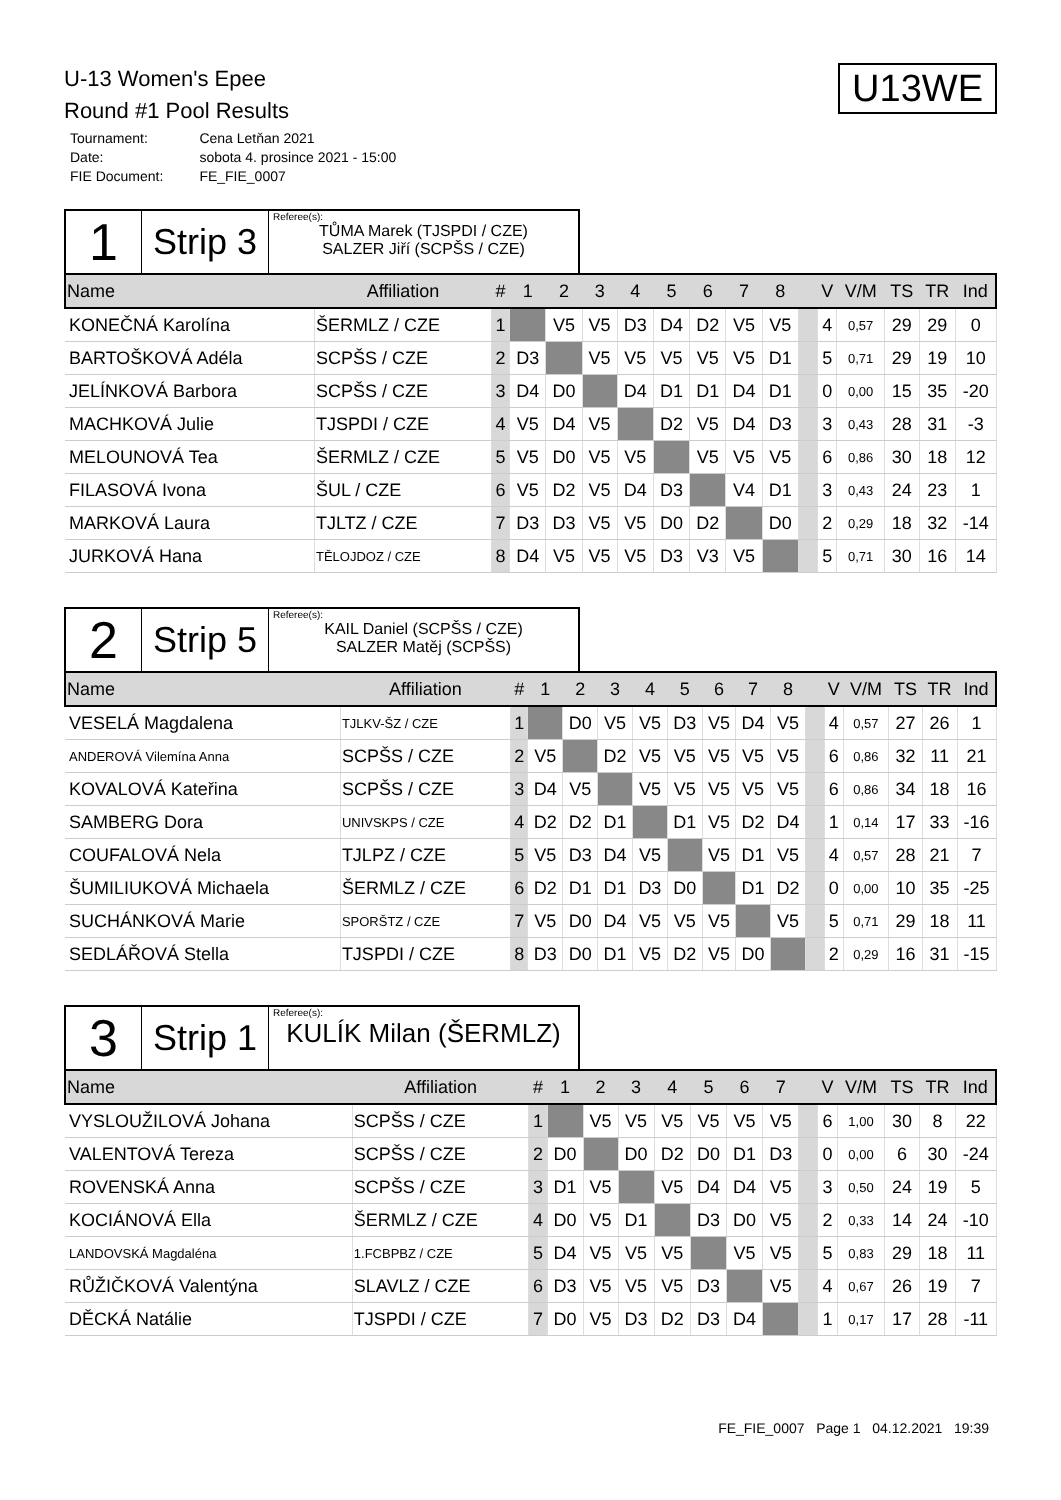U13WE
U-13 Women's Epee
Round #1 Pool Results
| Tournament: | Cena Letňan 2021 |
| Date: | sobota 4. prosince 2021 - 15:00 |
| FIE Document: | FE_FIE_0007 |
1
Strip 3
Referee(s):
TŮMA Marek (TJSPDI / CZE)
SALZER Jiří (SCPŠS / CZE)
| Name | Affiliation | # | 1 | 2 | 3 | 4 | 5 | 6 | 7 | 8 | | V | V/M | TS | TR | Ind |
| --- | --- | --- | --- | --- | --- | --- | --- | --- | --- | --- | --- | --- | --- | --- | --- | --- |
| KONEČNÁ Karolína | ŠERMLZ / CZE | 1 | | V5 | V5 | D3 | D4 | D2 | V5 | V5 | | 4 | 0,57 | 29 | 29 | 0 |
| BARTOŠKOVÁ Adéla | SCPŠS / CZE | 2 | D3 | | V5 | V5 | V5 | V5 | V5 | D1 | | 5 | 0,71 | 29 | 19 | 10 |
| JELÍNKOVÁ Barbora | SCPŠS / CZE | 3 | D4 | D0 | | D4 | D1 | D1 | D4 | D1 | | 0 | 0,00 | 15 | 35 | -20 |
| MACHKOVÁ Julie | TJSPDI / CZE | 4 | V5 | D4 | V5 | | D2 | V5 | D4 | D3 | | 3 | 0,43 | 28 | 31 | -3 |
| MELOUNOVÁ Tea | ŠERMLZ / CZE | 5 | V5 | D0 | V5 | V5 | | V5 | V5 | V5 | | 6 | 0,86 | 30 | 18 | 12 |
| FILASOVÁ Ivona | ŠUL / CZE | 6 | V5 | D2 | V5 | D4 | D3 | | V4 | D1 | | 3 | 0,43 | 24 | 23 | 1 |
| MARKOVÁ Laura | TJLTZ / CZE | 7 | D3 | D3 | V5 | V5 | D0 | D2 | | D0 | | 2 | 0,29 | 18 | 32 | -14 |
| JURKOVÁ Hana | TĚLOJDOZ / CZE | 8 | D4 | V5 | V5 | V5 | D3 | V3 | V5 | | | 5 | 0,71 | 30 | 16 | 14 |
2
Strip 5
Referee(s):
KAIL Daniel (SCPŠS / CZE)
SALZER Matěj (SCPŠS)
| Name | Affiliation | # | 1 | 2 | 3 | 4 | 5 | 6 | 7 | 8 | | V | V/M | TS | TR | Ind |
| --- | --- | --- | --- | --- | --- | --- | --- | --- | --- | --- | --- | --- | --- | --- | --- | --- |
| VESELÁ Magdalena | TJLKV-ŠZ / CZE | 1 | | D0 | V5 | V5 | D3 | V5 | D4 | V5 | | 4 | 0,57 | 27 | 26 | 1 |
| ANDEROVÁ Vilemína Anna | SCPŠS / CZE | 2 | V5 | | D2 | V5 | V5 | V5 | V5 | V5 | | 6 | 0,86 | 32 | 11 | 21 |
| KOVALOVÁ Kateřina | SCPŠS / CZE | 3 | D4 | V5 | | V5 | V5 | V5 | V5 | V5 | | 6 | 0,86 | 34 | 18 | 16 |
| SAMBERG Dora | UNIVSKPS / CZE | 4 | D2 | D2 | D1 | | D1 | V5 | D2 | D4 | | 1 | 0,14 | 17 | 33 | -16 |
| COUFALOVÁ Nela | TJLPZ / CZE | 5 | V5 | D3 | D4 | V5 | | V5 | D1 | V5 | | 4 | 0,57 | 28 | 21 | 7 |
| ŠUMILIUKOVÁ Michaela | ŠERMLZ / CZE | 6 | D2 | D1 | D1 | D3 | D0 | | D1 | D2 | | 0 | 0,00 | 10 | 35 | -25 |
| SUCHÁNKOVÁ Marie | SPORŠTZ / CZE | 7 | V5 | D0 | D4 | V5 | V5 | V5 | | V5 | | 5 | 0,71 | 29 | 18 | 11 |
| SEDLÁŘOVÁ Stella | TJSPDI / CZE | 8 | D3 | D0 | D1 | V5 | D2 | V5 | D0 | | | 2 | 0,29 | 16 | 31 | -15 |
3
Strip 1
Referee(s):
KULÍK Milan (ŠERMLZ)
| Name | Affiliation | # | 1 | 2 | 3 | 4 | 5 | 6 | 7 | | V | V/M | TS | TR | Ind |
| --- | --- | --- | --- | --- | --- | --- | --- | --- | --- | --- | --- | --- | --- | --- | --- |
| VYSLOUŽILOVÁ Johana | SCPŠS / CZE | 1 | | V5 | V5 | V5 | V5 | V5 | V5 | | 6 | 1,00 | 30 | 8 | 22 |
| VALENTOVÁ Tereza | SCPŠS / CZE | 2 | D0 | | D0 | D2 | D0 | D1 | D3 | | 0 | 0,00 | 6 | 30 | -24 |
| ROVENSKÁ Anna | SCPŠS / CZE | 3 | D1 | V5 | | V5 | D4 | D4 | V5 | | 3 | 0,50 | 24 | 19 | 5 |
| KOCIÁNOVÁ Ella | ŠERMLZ / CZE | 4 | D0 | V5 | D1 | | D3 | D0 | V5 | | 2 | 0,33 | 14 | 24 | -10 |
| LANDOVSKÁ Magdaléna | 1.FCBPBZ / CZE | 5 | D4 | V5 | V5 | V5 | | V5 | V5 | | 5 | 0,83 | 29 | 18 | 11 |
| RŮŽIČKOVÁ Valentýna | SLAVLZ / CZE | 6 | D3 | V5 | V5 | V5 | D3 | | V5 | | 4 | 0,67 | 26 | 19 | 7 |
| DĚCKÁ Natálie | TJSPDI / CZE | 7 | D0 | V5 | D3 | D2 | D3 | D4 | | | 1 | 0,17 | 17 | 28 | -11 |
FE_FIE_0007 Page 1 04.12.2021 19:39